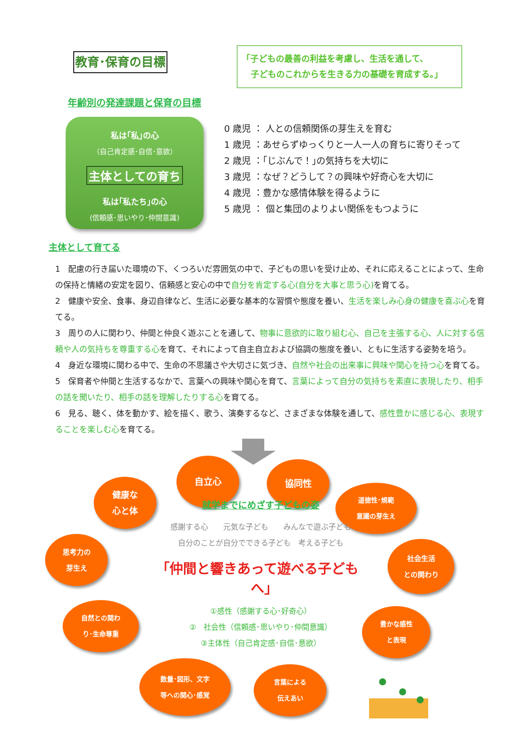教育･保育の目標
「子どもの最善の利益を考慮し、生活を通して、
子どものこれからを生きる力の基礎を育成する。」
年齢別の発達課題と保育の目標
私は｢私｣の心
（自己肯定感･自信･意欲）
主体としての育ち
私は｢私たち｣の心
(信頼感･思いやり･仲間意識)
0 歳児 ： 人との信頼関係の芽生えを育む
1 歳児 ：あせらずゆっくりと一人一人の育ちに寄りそって
2 歳児 ：｢じぶんで！｣の気持ちを大切に
3 歳児 ：なぜ？どうして？の興味や好奇心を大切に
4 歳児 ：豊かな感情体験を得るように
5 歳児 ： 個と集団のよりよい関係をもつように
主体として育てる
1　配慮の行き届いた環境の下、くつろいだ雰囲気の中で、子どもの思いを受け止め、それに応えることによって、生命の保持と情緒の安定を図り、信頼感と安心の中で自分を肯定する心(自分を大事と思う心) を育てる。
2　健康や安全、食事、身辺自律など、生活に必要な基本的な習慣や態度を養い、生活を楽しみ心身の健康を喜ぶ心を育てる。
3　周りの人に関わり、仲間と仲良く遊ぶことを通して、物事に意欲的に取り組む心、自己を主張する心、人に対する信頼や人の気持ちを尊重する心を育て、それによって自主自立および協調の態度を養い、ともに生活する姿勢を培う。
4　身近な環境に関わる中で、生命の不思議さや大切さに気づき、自然や社会の出来事に興味や関心を持つ心を育てる。
5　保育者や仲間と生活するなかで、言葉への興味や関心を育て、言葉によって自分の気持ちを素直に表現したり、相手の話を聞いたり、相手の話を理解したりする心を育てる。
6　見る、聴く、体を動かす、絵を描く、歌う、演奏するなど、さまざまな体験を通して、感性豊かに感じる心、表現することを楽しむ心を育てる。
健康な
心と体
自立心
協同性
道徳性･規範
意識の芽生え
思考力の
芽生え
自然との関わ
り･生命尊重
就学までにめざす子どもの姿
感謝する心　　元気な子ども　　みんなで遊ぶ子ども
自分のことが自分でできる子ども　考える子ども
｢仲間と響きあって遊べる子どもへ｣
①感性（感謝する心･好奇心）
②　社会性（信頼感･思いやり･仲間意識）
③主体性（自己肯定感･自信･意欲）
社会生活
との関わり
豊かな感性
と表現
数量･図形、文字
等への関心･感覚
言葉による
伝えあい